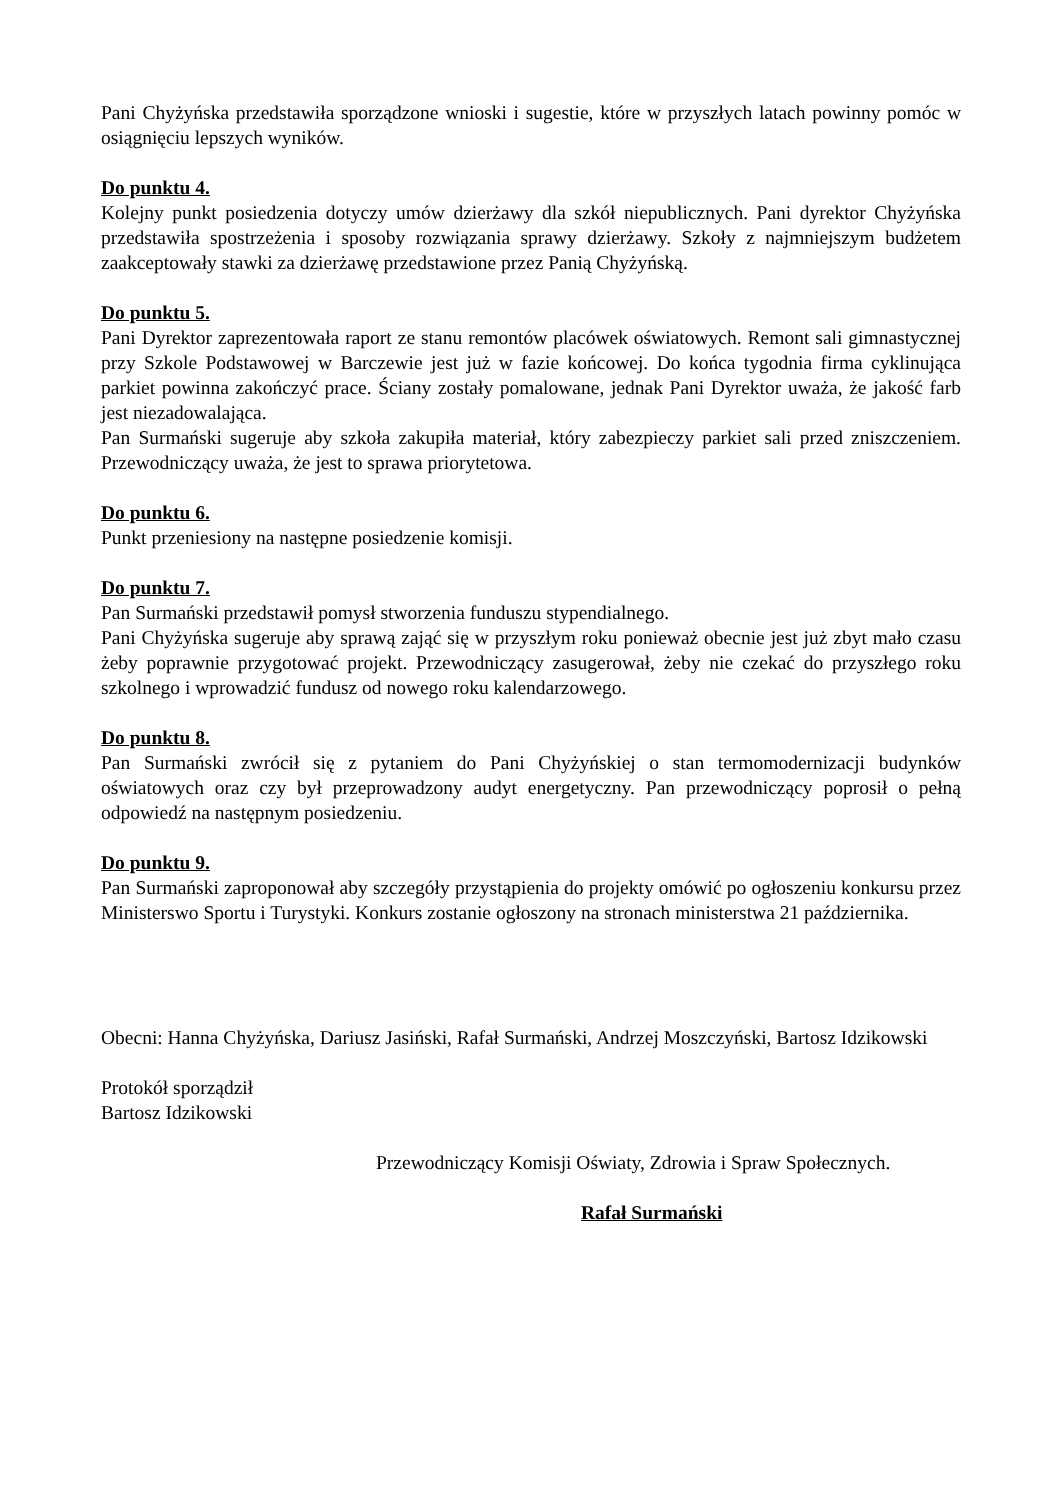Pani Chyżyńska przedstawiła sporządzone wnioski i sugestie, które w przyszłych latach powinny pomóc w osiągnięciu lepszych wyników.
Do punktu 4.
Kolejny punkt posiedzenia dotyczy umów dzierżawy dla szkół niepublicznych. Pani dyrektor Chyżyńska przedstawiła spostrzeżenia i sposoby rozwiązania sprawy dzierżawy. Szkoły z najmniejszym budżetem zaakceptowały stawki za dzierżawę przedstawione przez Panią Chyżyńską.
Do punktu 5.
Pani Dyrektor zaprezentowała raport ze stanu remontów placówek oświatowych. Remont sali gimnastycznej przy Szkole Podstawowej w Barczewie jest już w fazie końcowej. Do końca tygodnia firma cyklinująca parkiet powinna zakończyć prace. Ściany zostały pomalowane, jednak Pani Dyrektor uważa, że jakość farb jest niezadowalająca.
Pan Surmański sugeruje aby szkoła zakupiła materiał, który zabezpieczy parkiet sali przed zniszczeniem. Przewodniczący uważa, że jest to sprawa priorytetowa.
Do punktu 6.
Punkt przeniesiony na następne posiedzenie komisji.
Do punktu 7.
Pan Surmański przedstawił pomysł stworzenia funduszu stypendialnego.
Pani Chyżyńska sugeruje aby sprawą zająć się w przyszłym roku ponieważ obecnie jest już zbyt mało czasu żeby poprawnie przygotować projekt. Przewodniczący zasugerował, żeby nie czekać do przyszłego roku szkolnego i wprowadzić fundusz od nowego roku kalendarzowego.
Do punktu 8.
Pan Surmański zwrócił się z pytaniem do Pani Chyżyńskiej o stan termomodernizacji budynków oświatowych oraz czy był przeprowadzony audyt energetyczny. Pan przewodniczący poprosił o pełną odpowiedź na następnym posiedzeniu.
Do punktu 9.
Pan Surmański zaproponował aby szczegóły przystąpienia do projekty omówić po ogłoszeniu konkursu przez Ministerswo Sportu i Turystyki. Konkurs zostanie ogłoszony na stronach ministerstwa 21 października.
Obecni: Hanna Chyżyńska, Dariusz Jasiński, Rafał Surmański, Andrzej Moszczyński, Bartosz Idzikowski
Protokół sporządził
Bartosz Idzikowski
Przewodniczący Komisji Oświaty, Zdrowia i Spraw Społecznych.
Rafał Surmański